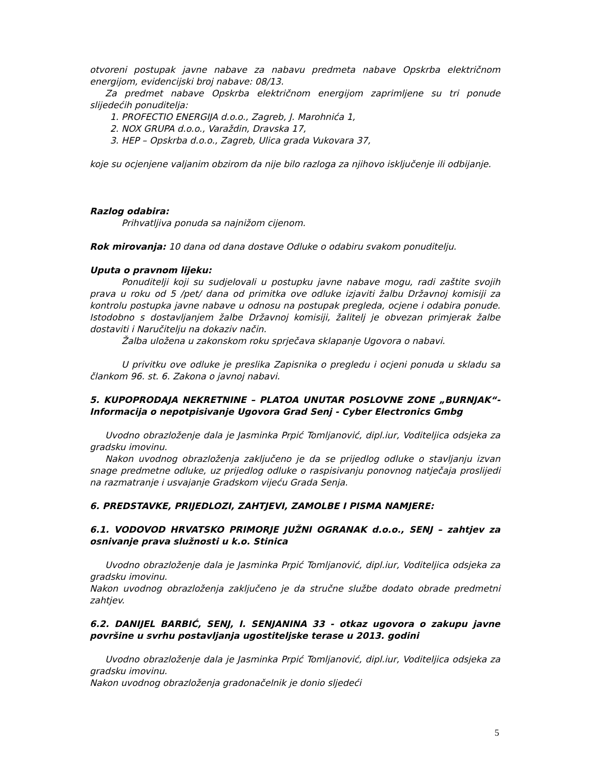otvoreni postupak javne nabave za nabavu predmeta nabave Opskrba električnom energijom, evidencijski broj nabave: 08/13.
Za predmet nabave Opskrba električnom energijom zaprimljene su tri ponude slijedećih ponuditelja:
1. PROFECTIO ENERGIJA d.o.o., Zagreb, J. Marohnića 1,
2. NOX GRUPA d.o.o., Varaždin, Dravska 17,
3. HEP – Opskrba d.o.o., Zagreb, Ulica grada Vukovara 37,
koje su ocjenjene valjanim obzirom da nije bilo razloga za njihovo isključenje ili odbijanje.
Razlog odabira:
Prihvatljiva ponuda sa najnižom cijenom.
Rok mirovanja: 10 dana od dana dostave Odluke o odabiru svakom ponuditelju.
Uputa o pravnom lijeku:
Ponuditelji koji su sudjelovali u postupku javne nabave mogu, radi zaštite svojih prava u roku od 5 /pet/ dana od primitka ove odluke izjaviti žalbu Državnoj komisiji za kontrolu postupka javne nabave u odnosu na postupak pregleda, ocjene i odabira ponude. Istodobno s dostavljanjem žalbe Državnoj komisiji, žalitelj je obvezan primjerak žalbe dostaviti i Naručitelju na dokaziv način.
Žalba uložena u zakonskom roku sprječava sklapanje Ugovora o nabavi.
U privitku ove odluke je preslika Zapisnika o pregledu i ocjeni ponuda u skladu sa člankom 96. st. 6. Zakona o javnoj nabavi.
5. KUPOPRODAJA NEKRETNINE – PLATOA UNUTAR POSLOVNE ZONE „BURNJAK“- Informacija o nepotpisivanje Ugovora Grad Senj - Cyber Electronics Gmbg
Uvodno obrazloženje dala je Jasminka Prpić Tomljanović, dipl.iur, Voditeljica odsjeka za gradsku imovinu.
Nakon uvodnog obrazloženja zaključeno je da se prijedlog odluke o stavljanju izvan snage predmetne odluke, uz prijedlog odluke o raspisivanju ponovnog natječaja proslijedi na razmatranje i usvajanje Gradskom vijeću Grada Senja.
6. PREDSTAVKE, PRIJEDLOZI, ZAHTJEVI, ZAMOLBE I PISMA NAMJERE:
6.1. VODOVOD HRVATSKO PRIMORJE JUŽNI OGRANAK d.o.o., SENJ – zahtjev za osnivanje prava služnosti u k.o. Stinica
Uvodno obrazloženje dala je Jasminka Prpić Tomljanović, dipl.iur, Voditeljica odsjeka za gradsku imovinu.
Nakon uvodnog obrazloženja zaključeno je da stručne službe dodato obrade predmetni zahtjev.
6.2. DANIJEL BARBIĆ, SENJ, I. SENJANINA 33 - otkaz ugovora o zakupu javne površine u svrhu postavljanja ugostiteljske terase u 2013. godini
Uvodno obrazloženje dala je Jasminka Prpić Tomljanović, dipl.iur, Voditeljica odsjeka za gradsku imovinu.
Nakon uvodnog obrazloženja gradonačelnik je donio sljedeći
5